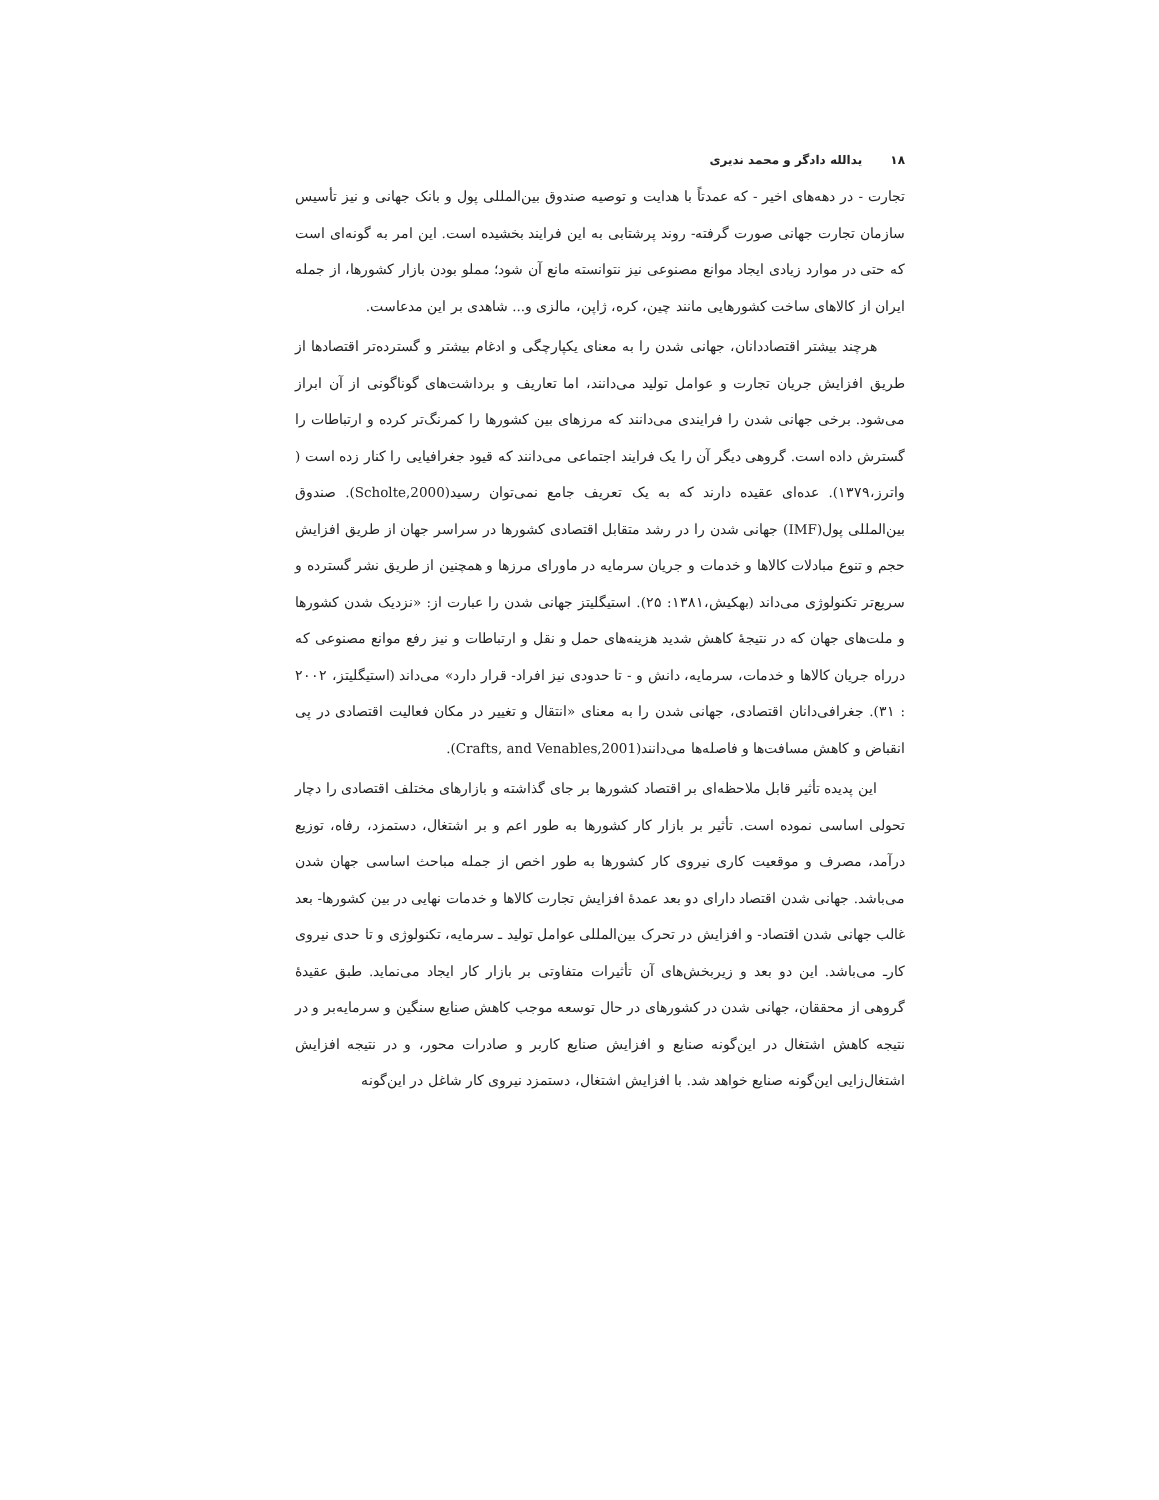۱۸ یدالله دادگر و محمد ندیری
تجارت - در دهه‌های اخیر - که عمدتاً با هدایت و توصیه صندوق بین‌المللی پول و بانک جهانی و نیز تأسیس سازمان تجارت جهانی صورت گرفته- روند پرشتابی به این فرایند بخشیده است. این امر به گونه‌ای است که حتی در موارد زیادی ایجاد موانع مصنوعی نیز نتوانسته مانع آن شود؛ مملو بودن بازار کشورها، از جمله ایران از کالاهای ساخت کشورهایی مانند چین، کره، ژاپن، مالزی و... شاهدی بر این مدعاست.
هرچند بیشتر اقتصاددانان، جهانی شدن را به معنای یکپارچگی و ادغام بیشتر و گسترده‌تر اقتصادها از طریق افزایش جریان تجارت و عوامل تولید می‌دانند، اما تعاریف و برداشت‌های گوناگونی از آن ابراز می‌شود. برخی جهانی شدن را فرایندی می‌دانند که مرزهای بین کشورها را کمرنگ‌تر کرده و ارتباطات را گسترش داده است. گروهی دیگر آن را یک فرایند اجتماعی می‌دانند که قیود جغرافیایی را کنار زده است ( واترز،۱۳۷۹). عده‌ای عقیده دارند که به یک تعریف جامع نمی‌توان رسید(Scholte,2000). صندوق بین‌المللی پول(IMF) جهانی شدن را در رشد متقابل اقتصادی کشورها در سراسر جهان از طریق افزایش حجم و تنوع مبادلات کالاها و خدمات و جریان سرمایه در ماورای مرزها و همچنین از طریق نشر گسترده و سریع‌تر تکنولوژی می‌داند (بهکیش،۱۳۸۱: ۲۵). استیگلیتز جهانی شدن را عبارت از: «نزدیک شدن کشورها و ملت‌های جهان که در نتیجهٔ کاهش شدید هزینه‌های حمل و نقل و ارتباطات و نیز رفع موانع مصنوعی که درراه جریان کالاها و خدمات، سرمایه، دانش و - تا حدودی نیز افراد- قرار دارد» می‌داند (استیگلیتز، ۲۰۰۲ : ۳۱). جغرافی‌دانان اقتصادی، جهانی شدن را به معنای «انتقال و تغییر در مکان فعالیت اقتصادی در پی انقباض و کاهش مسافت‌ها و فاصله‌ها می‌دانند(Crafts, and Venables,2001).
این پدیده تأثیر قابل ملاحظه‌ای بر اقتصاد کشورها بر جای گذاشته و بازارهای مختلف اقتصادی را دچار تحولی اساسی نموده است. تأثیر بر بازار کار کشورها به طور اعم و بر اشتغال، دستمزد، رفاه، توزیع درآمد، مصرف و موقعیت کاری نیروی کار کشورها به طور اخص از جمله مباحث اساسی جهان شدن می‌باشد. جهانی شدن اقتصاد دارای دو بعد عمدهٔ افزایش تجارت کالاها و خدمات نهایی در بین کشورها- بعد غالب جهانی شدن اقتصاد- و افزایش در تحرک بین‌المللی عوامل تولید ـ سرمایه، تکنولوژی و تا حدی نیروی کارـ می‌باشد. این دو بعد و زیربخش‌های آن تأثیرات متفاوتی بر بازار کار ایجاد می‌نماید. طبق عقیدهٔ گروهی از محققان، جهانی شدن در کشورهای در حال توسعه موجب کاهش صنایع سنگین و سرمایه‌بر و در نتیجه کاهش اشتغال در این‌گونه صنایع و افزایش صنایع کاربر و صادرات محور، و در نتیجه افزایش اشتغال‌زایی این‌گونه صنایع خواهد شد. با افزایش اشتغال، دستمزد نیروی کار شاغل در این‌گونه